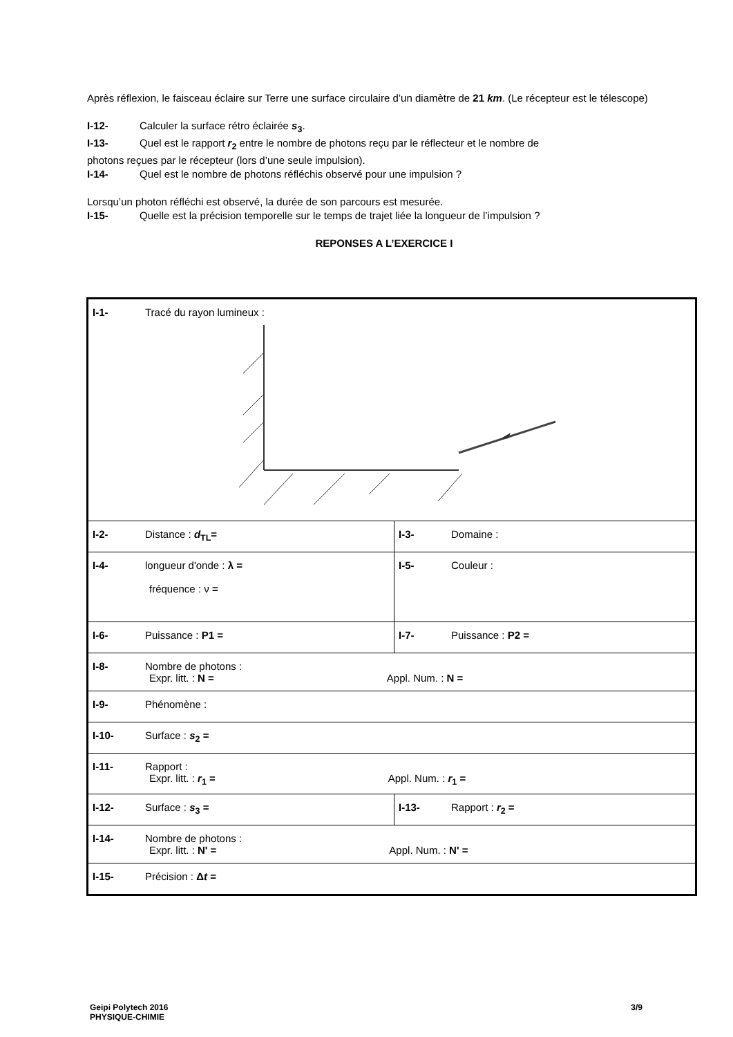Après réflexion, le faisceau éclaire sur Terre une surface circulaire d’un diamètre de 21 km. (Le récepteur est le télescope)
I-12- Calculer la surface rétro éclairée s<sub>3</sub>.
I-13- Quel est le rapport r<sub>2</sub> entre le nombre de photons reçu par le réflecteur et le nombre de
photons reçues par le récepteur (lors d’une seule impulsion).
I-14- Quel est le nombre de photons réfléchis observé pour une impulsion ?
Lorsqu’un photon réfléchi est observé, la durée de son parcours est mesurée.
I-15- Quelle est la précision temporelle sur le temps de trajet liée la longueur de l’impulsion ?
REPONSES A L’EXERCICE I
| I-1- Tracé du rayon lumineux : | |
| I-2- Distance : d<sub>TL</sub>= | I-3- Domaine : |
| I-4- longueur d'onde : λ = fréquence : ν = | I-5- Couleur : |
| I-6- Puissance : P1 = | I-7- Puissance : P2 = |
| I-8- Nombre de photons : Expr. litt. : N = Appl. Num. : N = | |
| I-9- Phénomène : | |
| I-10- Surface : s<sub>2</sub> = | |
| I-11- Rapport : Expr. litt. : r<sub>1</sub> = Appl. Num. : r<sub>1</sub> = | |
| I-12- Surface : s<sub>3</sub> = | I-13- Rapport : r<sub>2</sub> = |
| I-14- Nombre de photons : Expr. litt. : N' = Appl. Num. : N' = | |
| I-15- Précision : Δ t = | |
Geipi Polytech 2016
PHYSIQUE-CHIMIE
3/9